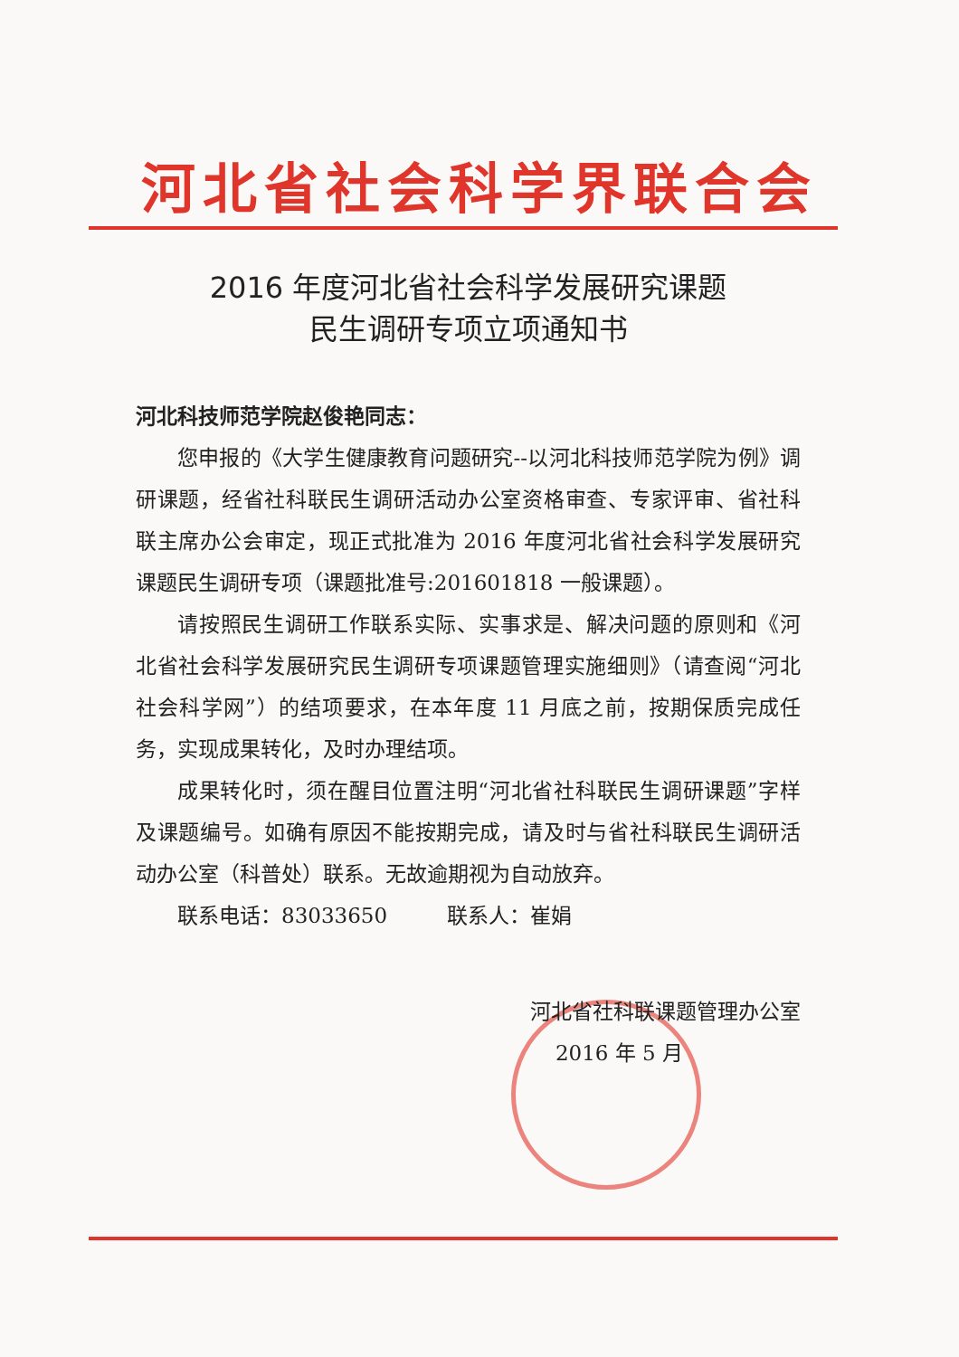河北省社会科学界联合会
2016 年度河北省社会科学发展研究课题
民生调研专项立项通知书
河北科技师范学院赵俊艳同志：
您申报的《大学生健康教育问题研究--以河北科技师范学院为例》调研课题，经省社科联民生调研活动办公室资格审查、专家评审、省社科联主席办公会审定，现正式批准为 2016 年度河北省社会科学发展研究课题民生调研专项（课题批准号:201601818 一般课题）。
请按照民生调研工作联系实际、实事求是、解决问题的原则和《河北省社会科学发展研究民生调研专项课题管理实施细则》（请查阅“河北社会科学网”）的结项要求，在本年度 11 月底之前，按期保质完成任务，实现成果转化，及时办理结项。
成果转化时，须在醒目位置注明“河北省社科联民生调研课题”字样及课题编号。如确有原因不能按期完成，请及时与省社科联民生调研活动办公室（科普处）联系。无故逾期视为自动放弃。
联系电话：83033650 联系人：崔娟
河北省社科联课题管理办公室
2016 年 5 月